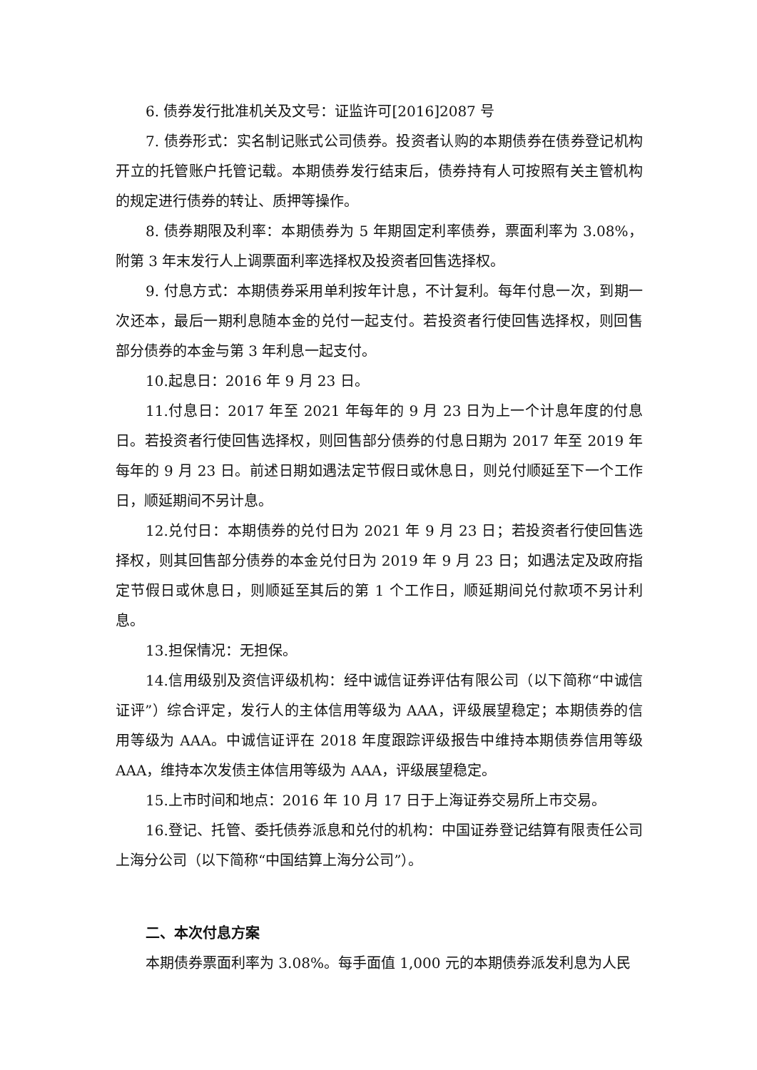6. 债券发行批准机关及文号：证监许可[2016]2087 号
7. 债券形式：实名制记账式公司债券。投资者认购的本期债券在债券登记机构开立的托管账户托管记载。本期债券发行结束后，债券持有人可按照有关主管机构的规定进行债券的转让、质押等操作。
8. 债券期限及利率：本期债券为 5 年期固定利率债券，票面利率为 3.08%，附第 3 年末发行人上调票面利率选择权及投资者回售选择权。
9. 付息方式：本期债券采用单利按年计息，不计复利。每年付息一次，到期一次还本，最后一期利息随本金的兑付一起支付。若投资者行使回售选择权，则回售部分债券的本金与第 3 年利息一起支付。
10.起息日：2016 年 9 月 23 日。
11.付息日：2017 年至 2021 年每年的 9 月 23 日为上一个计息年度的付息日。若投资者行使回售选择权，则回售部分债券的付息日期为 2017 年至 2019 年每年的 9 月 23 日。前述日期如遇法定节假日或休息日，则兑付顺延至下一个工作日，顺延期间不另计息。
12.兑付日：本期债券的兑付日为 2021 年 9 月 23 日；若投资者行使回售选择权，则其回售部分债券的本金兑付日为 2019 年 9 月 23 日；如遇法定及政府指定节假日或休息日，则顺延至其后的第 1 个工作日，顺延期间兑付款项不另计利息。
13.担保情况：无担保。
14.信用级别及资信评级机构：经中诚信证券评估有限公司（以下简称“中诚信证评”）综合评定，发行人的主体信用等级为 AAA，评级展望稳定；本期债券的信用等级为 AAA。中诚信证评在 2018 年度跟踪评级报告中维持本期债券信用等级 AAA，维持本次发债主体信用等级为 AAA，评级展望稳定。
15.上市时间和地点：2016 年 10 月 17 日于上海证券交易所上市交易。
16.登记、托管、委托债券派息和兑付的机构：中国证券登记结算有限责任公司上海分公司（以下简称“中国结算上海分公司”）。
二、本次付息方案
本期债券票面利率为 3.08%。每手面值 1,000 元的本期债券派发利息为人民